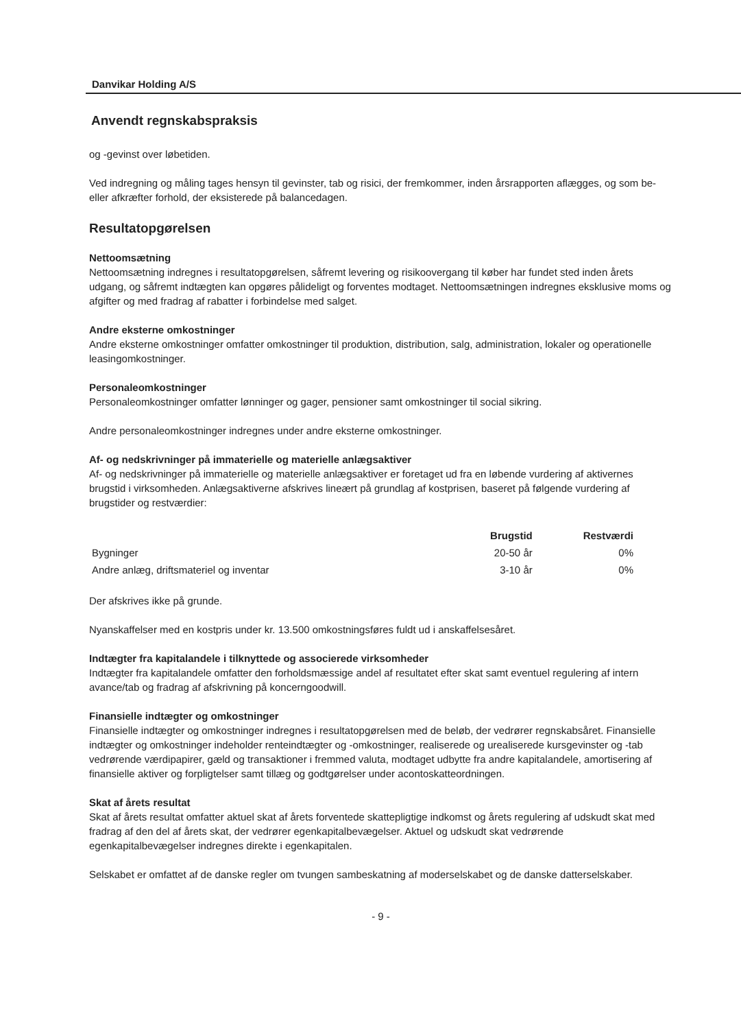Danvikar Holding A/S
Anvendt regnskabspraksis
og -gevinst over løbetiden.
Ved indregning og måling tages hensyn til gevinster, tab og risici, der fremkommer, inden årsrapporten aflægges, og som be- eller afkræfter forhold, der eksisterede på balancedagen.
Resultatopgørelsen
Nettoomsætning
Nettoomsætning indregnes i resultatopgørelsen, såfremt levering og risikoovergang til køber har fundet sted inden årets udgang, og såfremt indtægten kan opgøres pålideligt og forventes modtaget. Nettoomsætningen indregnes eksklusive moms og afgifter og med fradrag af rabatter i forbindelse med salget.
Andre eksterne omkostninger
Andre eksterne omkostninger omfatter omkostninger til produktion, distribution, salg, administration, lokaler og operationelle leasingomkostninger.
Personaleomkostninger
Personaleomkostninger omfatter lønninger og gager, pensioner samt omkostninger til social sikring.
Andre personaleomkostninger indregnes under andre eksterne omkostninger.
Af- og nedskrivninger på immaterielle og materielle anlægsaktiver
Af- og nedskrivninger på immaterielle og materielle anlægsaktiver er foretaget ud fra en løbende vurdering af aktivernes brugstid i virksomheden. Anlægsaktiverne afskrives lineært på grundlag af kostprisen, baseret på følgende vurdering af brugstider og restværdier:
| | Brugstid | Restværdi |
| --- | --- | --- |
| Bygninger | 20-50 år | 0% |
| Andre anlæg, driftsmateriel og inventar | 3-10 år | 0% |
Der afskrives ikke på grunde.
Nyanskaffelser med en kostpris under kr. 13.500 omkostningsføres fuldt ud i anskaffelsesåret.
Indtægter fra kapitalandele i tilknyttede og associerede virksomheder
Indtægter fra kapitalandele omfatter den forholdsmæssige andel af resultatet efter skat samt eventuel regulering af intern avance/tab og fradrag af afskrivning på koncerngoodwill.
Finansielle indtægter og omkostninger
Finansielle indtægter og omkostninger indregnes i resultatopgørelsen med de beløb, der vedrører regnskabsåret. Finansielle indtægter og omkostninger indeholder renteindtægter og -omkostninger, realiserede og urealiserede kursgevinster og -tab vedrørende værdipapirer, gæld og transaktioner i fremmed valuta, modtaget udbytte fra andre kapitalandele, amortisering af finansielle aktiver og forpligtelser samt tillæg og godtgørelser under acontoskatteordningen.
Skat af årets resultat
Skat af årets resultat omfatter aktuel skat af årets forventede skattepligtige indkomst og årets regulering af udskudt skat med fradrag af den del af årets skat, der vedrører egenkapitalbevægelser. Aktuel og udskudt skat vedrørende egenkapitalbevægelser indregnes direkte i egenkapitalen.
Selskabet er omfattet af de danske regler om tvungen sambeskatning af moderselskabet og de danske datterselskaber.
- 9 -